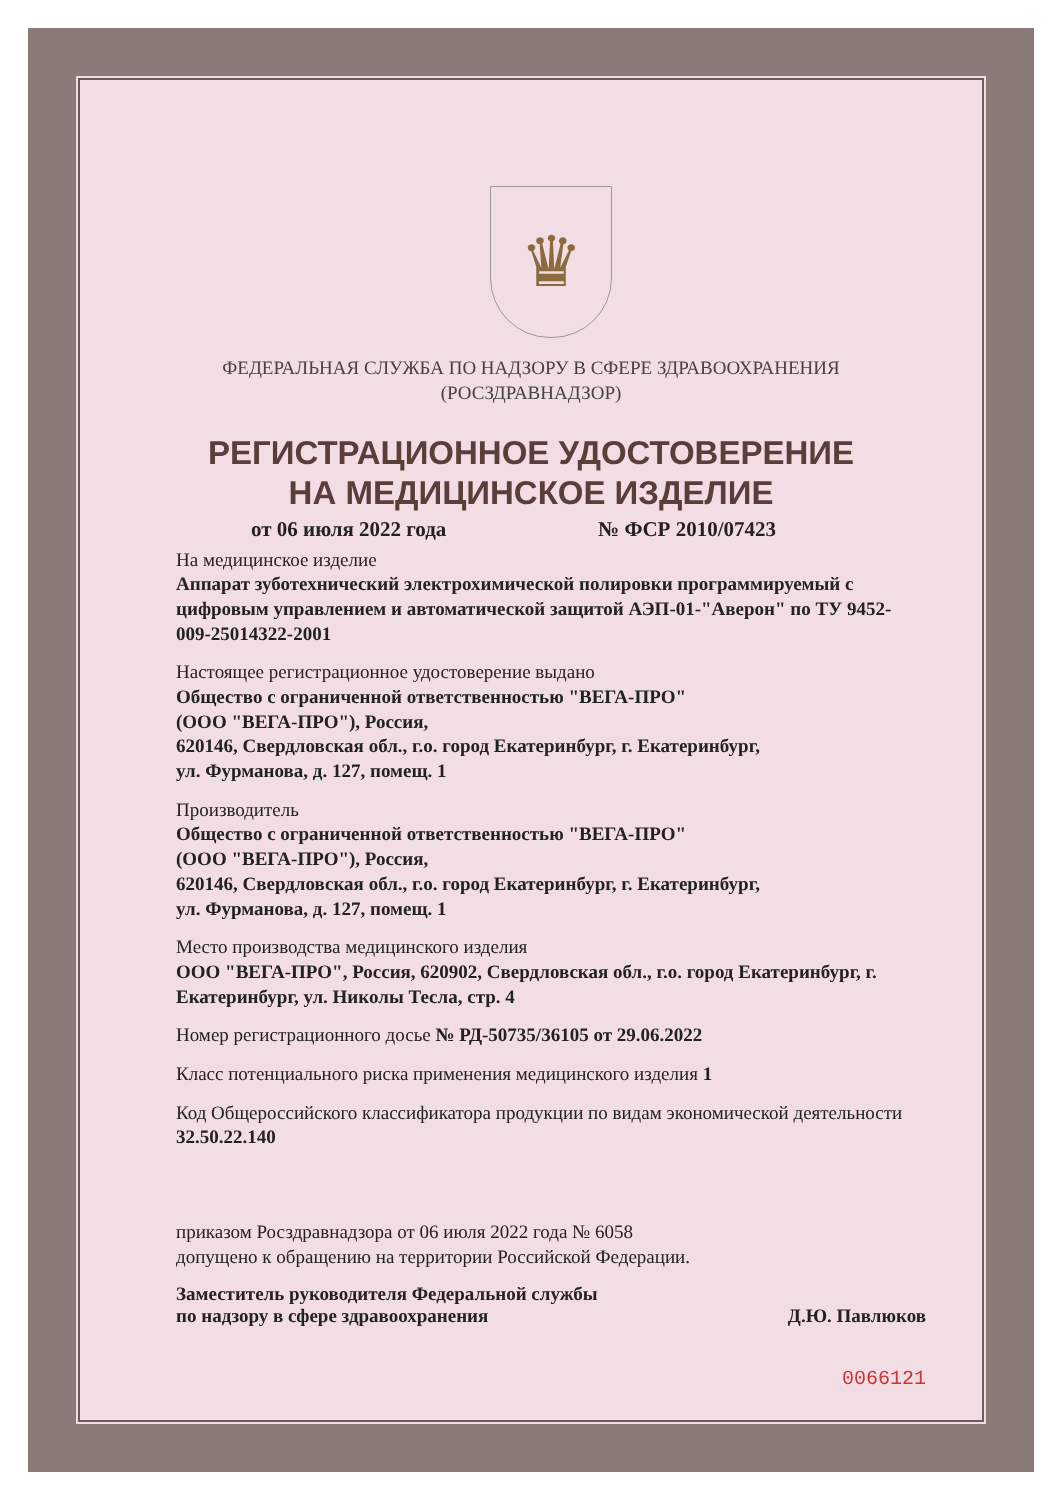♛
ФЕДЕРАЛЬНАЯ СЛУЖБА ПО НАДЗОРУ В СФЕРЕ ЗДРАВООХРАНЕНИЯ
(РОСЗДРАВНАДЗОР)
РЕГИСТРАЦИОННОЕ УДОСТОВЕРЕНИЕ
НА МЕДИЦИНСКОЕ ИЗДЕЛИЕ
от 06 июля 2022 года № ФСР 2010/07423
На медицинское изделие
Аппарат зуботехнический электрохимической полировки программируемый с цифровым управлением и автоматической защитой АЭП-01-"Аверон" по ТУ 9452-009-25014322-2001
Настоящее регистрационное удостоверение выдано
Общество с ограниченной ответственностью "ВЕГА-ПРО"
(ООО "ВЕГА-ПРО"), Россия,
620146, Свердловская обл., г.о. город Екатеринбург, г. Екатеринбург,
ул. Фурманова, д. 127, помещ. 1
Производитель
Общество с ограниченной ответственностью "ВЕГА-ПРО"
(ООО "ВЕГА-ПРО"), Россия,
620146, Свердловская обл., г.о. город Екатеринбург, г. Екатеринбург,
ул. Фурманова, д. 127, помещ. 1
Место производства медицинского изделия
ООО "ВЕГА-ПРО", Россия, 620902, Свердловская обл., г.о. город Екатеринбург, г. Екатеринбург, ул. Николы Тесла, стр. 4
Номер регистрационного досье № РД-50735/36105 от 29.06.2022
Класс потенциального риска применения медицинского изделия 1
Код Общероссийского классификатора продукции по видам экономической деятельности 32.50.22.140
приказом Росздравнадзора от 06 июля 2022 года № 6058
допущено к обращению на территории Российской Федерации.
Заместитель руководителя Федеральной службы
по надзору в сфере здравоохранения Д.Ю. Павлюков
0066121